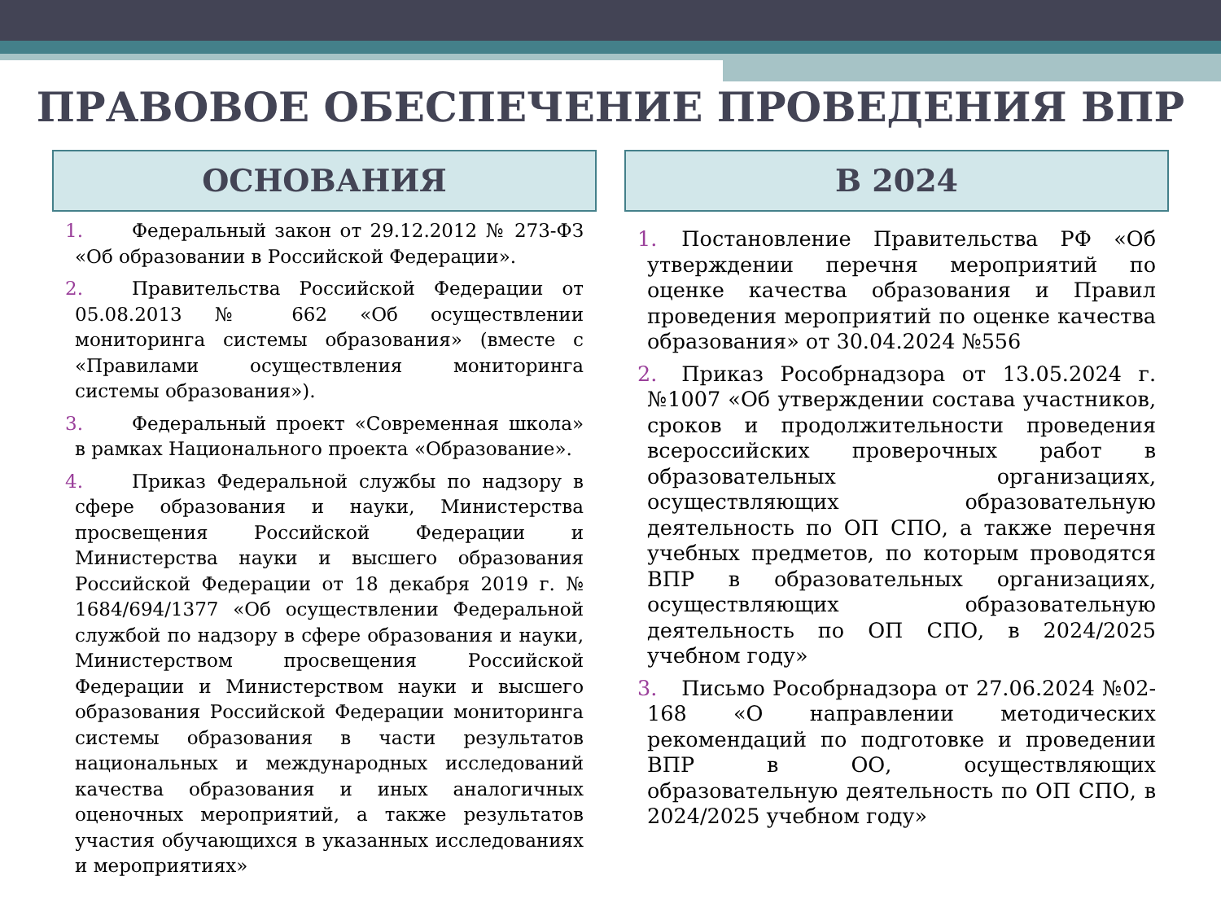ПРАВОВОЕ ОБЕСПЕЧЕНИЕ ПРОВЕДЕНИЯ ВПР
ОСНОВАНИЯ
1. Федеральный закон от 29.12.2012 № 273-ФЗ «Об образовании в Российской Федерации».
2. Правительства Российской Федерации от 05.08.2013 № 662 «Об осуществлении мониторинга системы образования» (вместе с «Правилами осуществления мониторинга системы образования»).
3. Федеральный проект «Современная школа» в рамках Национального проекта «Образование».
4. Приказ Федеральной службы по надзору в сфере образования и науки, Министерства просвещения Российской Федерации и Министерства науки и высшего образования Российской Федерации от 18 декабря 2019 г. № 1684/694/1377 «Об осуществлении Федеральной службой по надзору в сфере образования и науки, Министерством просвещения Российской Федерации и Министерством науки и высшего образования Российской Федерации мониторинга системы образования в части результатов национальных и международных исследований качества образования и иных аналогичных оценочных мероприятий, а также результатов участия обучающихся в указанных исследованиях и мероприятиях»
В 2024
1. Постановление Правительства РФ «Об утверждении перечня мероприятий по оценке качества образования и Правил проведения мероприятий по оценке качества образования» от 30.04.2024 №556
2. Приказ Рособрнадзора от 13.05.2024 г. №1007 «Об утверждении состава участников, сроков и продолжительности проведения всероссийских проверочных работ в образовательных организациях, осуществляющих образовательную деятельность по ОП СПО, а также перечня учебных предметов, по которым проводятся ВПР в образовательных организациях, осуществляющих образовательную деятельность по ОП СПО, в 2024/2025 учебном году»
3. Письмо Рособрнадзора от 27.06.2024 №02-168 «О направлении методических рекомендаций по подготовке и проведении ВПР в ОО, осуществляющих образовательную деятельность по ОП СПО, в 2024/2025 учебном году»